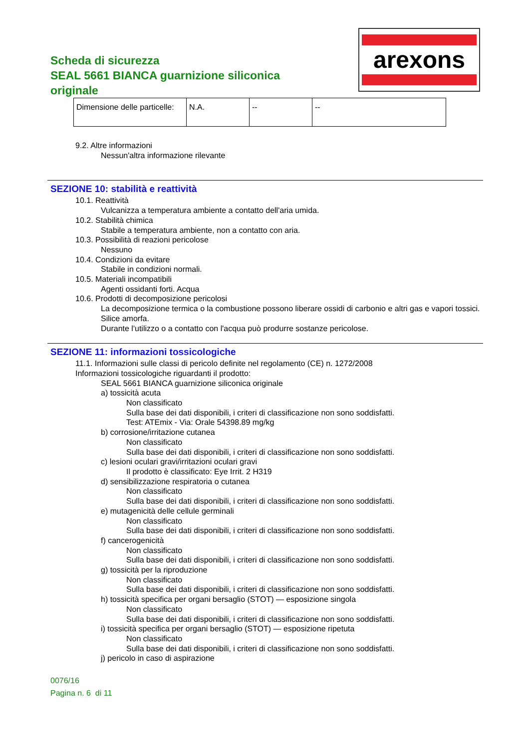Scheda di sicurezza
SEAL 5661 BIANCA guarnizione siliconica originale
arexons
| Dimensione delle particelle: | N.A. | -- | -- |
9.2. Altre informazioni
Nessun'altra informazione rilevante
SEZIONE 10: stabilità e reattività
10.1. Reattività
Vulcanizza a temperatura ambiente a contatto dell'aria umida.
10.2. Stabilità chimica
Stabile a temperatura ambiente, non a contatto con aria.
10.3. Possibilità di reazioni pericolose
Nessuno
10.4. Condizioni da evitare
Stabile in condizioni normali.
10.5. Materiali incompatibili
Agenti ossidanti forti. Acqua
10.6. Prodotti di decomposizione pericolosi
La decomposizione termica o la combustione possono liberare ossidi di carbonio e altri gas e vapori tossici. Silice amorfa.
Durante l'utilizzo o a contatto con l'acqua può produrre sostanze pericolose.
SEZIONE 11: informazioni tossicologiche
11.1. Informazioni sulle classi di pericolo definite nel regolamento (CE) n. 1272/2008
Informazioni tossicologiche riguardanti il prodotto:
SEAL 5661 BIANCA guarnizione siliconica originale
a) tossicità acuta
Non classificato
Sulla base dei dati disponibili, i criteri di classificazione non sono soddisfatti.
Test: ATEmix - Via: Orale 54398.89 mg/kg
b) corrosione/irritazione cutanea
Non classificato
Sulla base dei dati disponibili, i criteri di classificazione non sono soddisfatti.
c) lesioni oculari gravi/irritazioni oculari gravi
Il prodotto è classificato: Eye Irrit. 2 H319
d) sensibilizzazione respiratoria o cutanea
Non classificato
Sulla base dei dati disponibili, i criteri di classificazione non sono soddisfatti.
e) mutagenicità delle cellule germinali
Non classificato
Sulla base dei dati disponibili, i criteri di classificazione non sono soddisfatti.
f) cancerogenicità
Non classificato
Sulla base dei dati disponibili, i criteri di classificazione non sono soddisfatti.
g) tossicità per la riproduzione
Non classificato
Sulla base dei dati disponibili, i criteri di classificazione non sono soddisfatti.
h) tossicità specifica per organi bersaglio (STOT) — esposizione singola
Non classificato
Sulla base dei dati disponibili, i criteri di classificazione non sono soddisfatti.
i) tossicità specifica per organi bersaglio (STOT) — esposizione ripetuta
Non classificato
Sulla base dei dati disponibili, i criteri di classificazione non sono soddisfatti.
j) pericolo in caso di aspirazione
0076/16
Pagina n. 6 di 11